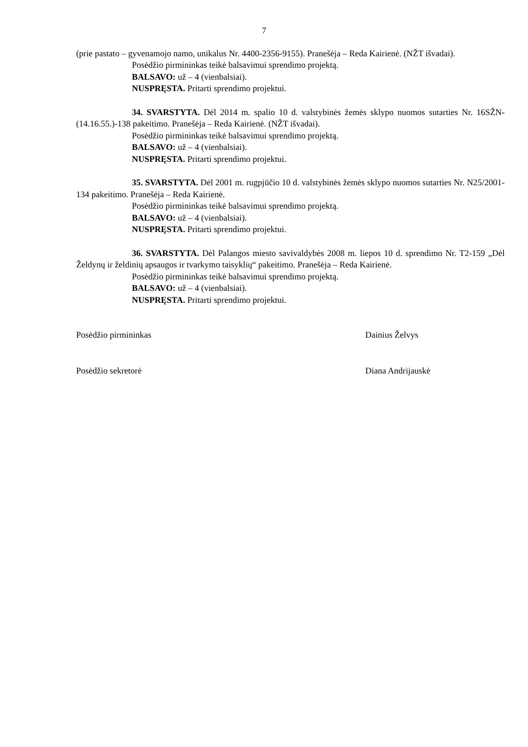7
(prie pastato – gyvenamojo namo, unikalus Nr. 4400-2356-9155). Pranešėja – Reda Kairienė. (NŽT išvadai).
Posėdžio pirmininkas teikė balsavimui sprendimo projektą.
BALSAVO: už – 4 (vienbalsiai).
NUSPRĘSTA. Pritarti sprendimo projektui.
34. SVARSTYTA. Dėl 2014 m. spalio 10 d. valstybinės žemės sklypo nuomos sutarties Nr. 16SŽN-(14.16.55.)-138 pakeitimo. Pranešėja – Reda Kairienė. (NŽT išvadai).
Posėdžio pirmininkas teikė balsavimui sprendimo projektą.
BALSAVO: už – 4 (vienbalsiai).
NUSPRĘSTA. Pritarti sprendimo projektui.
35. SVARSTYTA. Dėl 2001 m. rugpjūčio 10 d. valstybinės žemės sklypo nuomos sutarties Nr. N25/2001-134 pakeitimo. Pranešėja – Reda Kairienė.
Posėdžio pirmininkas teikė balsavimui sprendimo projektą.
BALSAVO: už – 4 (vienbalsiai).
NUSPRĘSTA. Pritarti sprendimo projektui.
36. SVARSTYTA. Dėl Palangos miesto savivaldybės 2008 m. liepos 10 d. sprendimo Nr. T2-159 „Dėl Želdynų ir želdinių apsaugos ir tvarkymo taisyklių“ pakeitimo. Pranešėja – Reda Kairienė.
Posėdžio pirmininkas teikė balsavimui sprendimo projektą.
BALSAVO: už – 4 (vienbalsiai).
NUSPRĘSTA. Pritarti sprendimo projektui.
Posėdžio pirmininkas Dainius Želvys
Posėdžio sekretorė Diana Andrijauskė